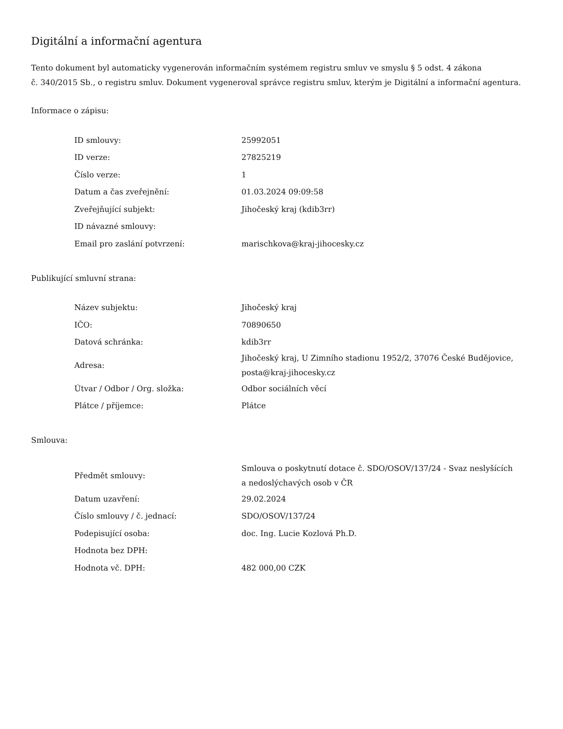Digitální a informační agentura
Tento dokument byl automaticky vygenerován informačním systémem registru smluv ve smyslu § 5 odst. 4 zákona
č. 340/2015 Sb., o registru smluv. Dokument vygeneroval správce registru smluv, kterým je Digitální a informační agentura.
Informace o zápisu:
| ID smlouvy: | 25992051 |
| ID verze: | 27825219 |
| Číslo verze: | 1 |
| Datum a čas zveřejnění: | 01.03.2024 09:09:58 |
| Zveřejňující subjekt: | Jihočeský kraj (kdib3rr) |
| ID návazné smlouvy: | |
| Email pro zaslání potvrzení: | marischkova@kraj-jihocesky.cz |
Publikující smluvní strana:
| Název subjektu: | Jihočeský kraj |
| IČO: | 70890650 |
| Datová schránka: | kdib3rr |
| Adresa: | Jihočeský kraj, U Zimního stadionu 1952/2, 37076 České Budějovice, posta@kraj-jihocesky.cz |
| Útvar / Odbor / Org. složka: | Odbor sociálních věcí |
| Plátce / příjemce: | Plátce |
Smlouva:
| Předmět smlouvy: | Smlouva o poskytnutí dotace č. SDO/OSOV/137/24 - Svaz neslyšících a nedoslýchavých osob v ČR |
| Datum uzavření: | 29.02.2024 |
| Číslo smlouvy / č. jednací: | SDO/OSOV/137/24 |
| Podepisující osoba: | doc. Ing. Lucie Kozlová Ph.D. |
| Hodnota bez DPH: | |
| Hodnota vč. DPH: | 482 000,00 CZK |